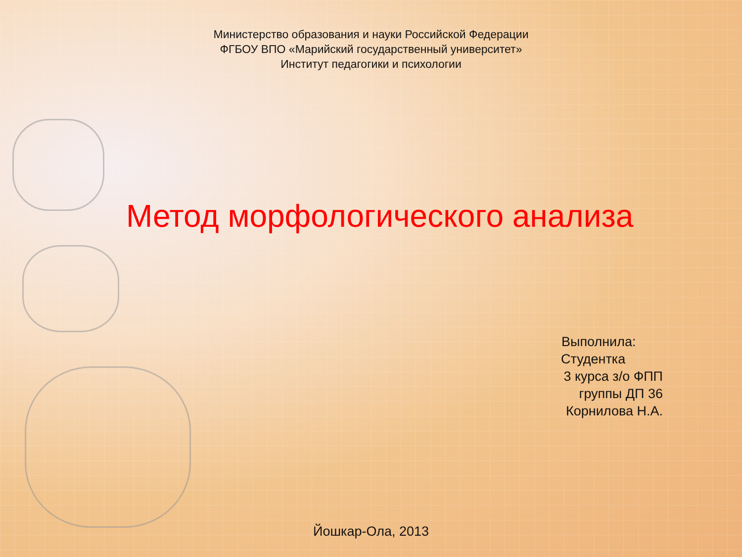Министерство образования и науки Российской Федерации
ФГБОУ ВПО «Марийский государственный университет»
Институт педагогики и психологии
Метод морфологического анализа
Выполнила:
Студентка
3 курса з/о ФПП
группы ДП 36
Корнилова Н.А.
Йошкар-Ола, 2013